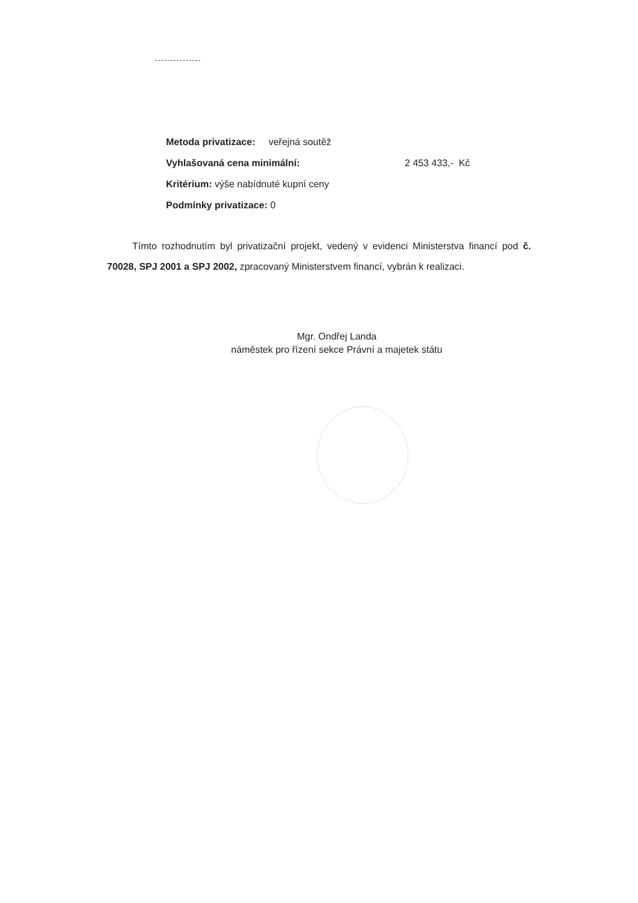Metoda privatizace: veřejná soutěž
Vyhlašovaná cena minimální: 2 453 433,- Kč
Kritérium: výše nabídnuté kupní ceny
Podmínky privatizace: 0
Tímto rozhodnutím byl privatizační projekt, vedený v evidenci Ministerstva financí pod č. 70028, SPJ 2001 a SPJ 2002, zpracovaný Ministerstvem financí, vybrán k realizaci.
Mgr. Ondřej Landa
náměstek pro řízení sekce Právní a majetek státu